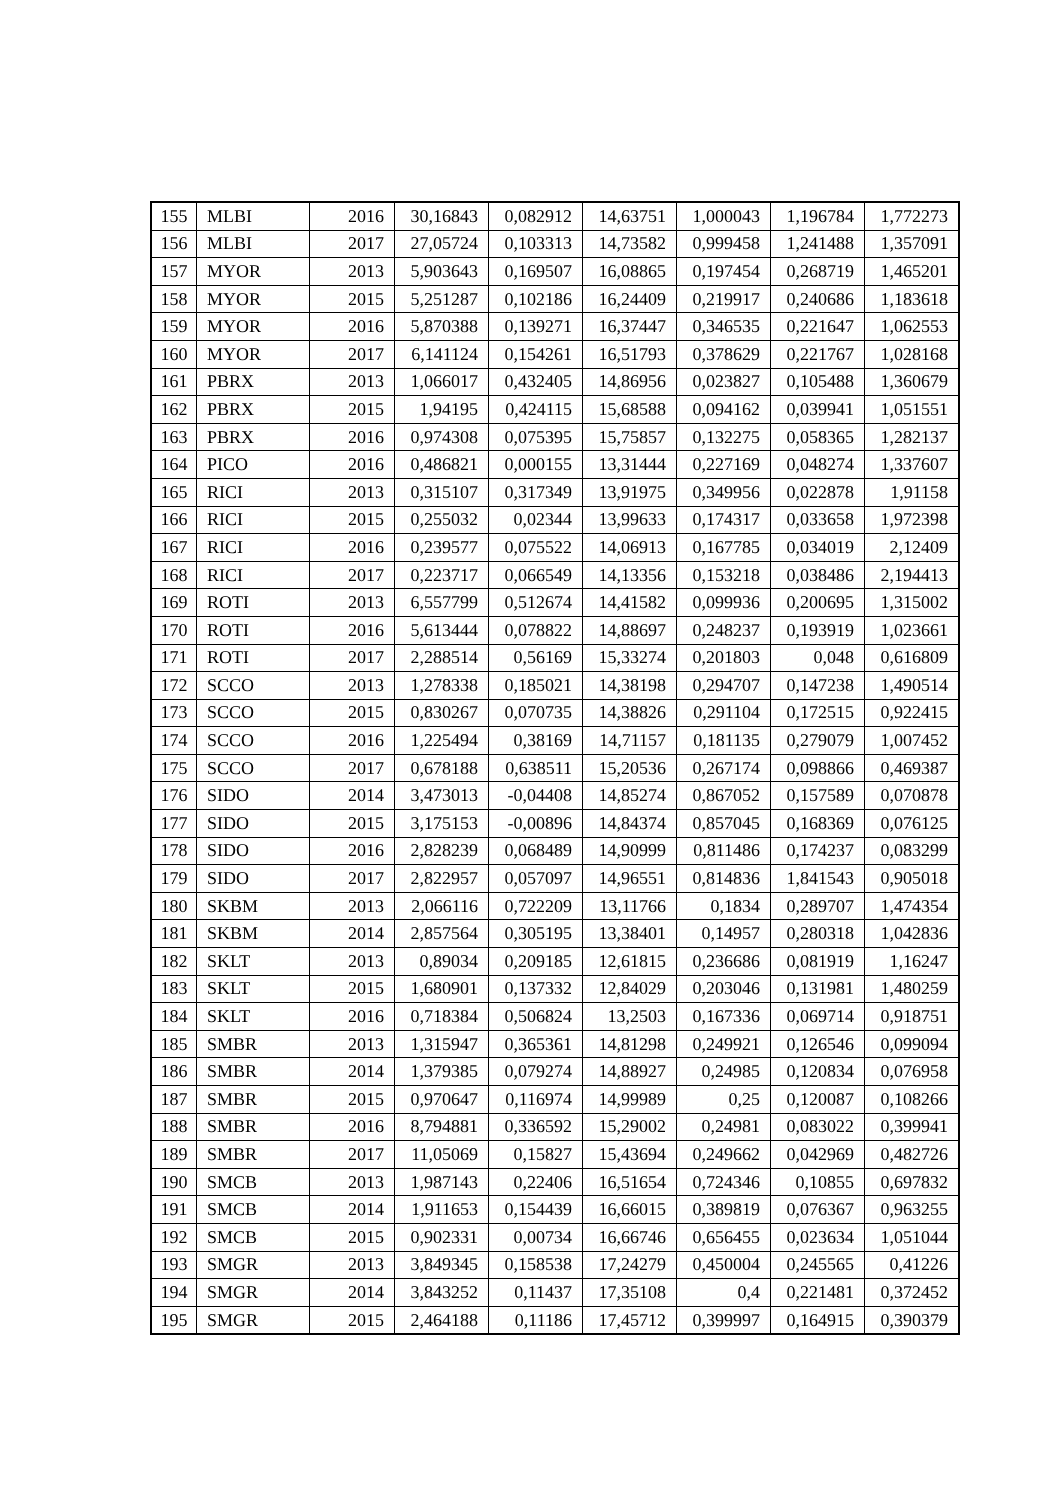| 155 | MLBI | 2016 | 30,16843 | 0,082912 | 14,63751 | 1,000043 | 1,196784 | 1,772273 |
| 156 | MLBI | 2017 | 27,05724 | 0,103313 | 14,73582 | 0,999458 | 1,241488 | 1,357091 |
| 157 | MYOR | 2013 | 5,903643 | 0,169507 | 16,08865 | 0,197454 | 0,268719 | 1,465201 |
| 158 | MYOR | 2015 | 5,251287 | 0,102186 | 16,24409 | 0,219917 | 0,240686 | 1,183618 |
| 159 | MYOR | 2016 | 5,870388 | 0,139271 | 16,37447 | 0,346535 | 0,221647 | 1,062553 |
| 160 | MYOR | 2017 | 6,141124 | 0,154261 | 16,51793 | 0,378629 | 0,221767 | 1,028168 |
| 161 | PBRX | 2013 | 1,066017 | 0,432405 | 14,86956 | 0,023827 | 0,105488 | 1,360679 |
| 162 | PBRX | 2015 | 1,94195 | 0,424115 | 15,68588 | 0,094162 | 0,039941 | 1,051551 |
| 163 | PBRX | 2016 | 0,974308 | 0,075395 | 15,75857 | 0,132275 | 0,058365 | 1,282137 |
| 164 | PICO | 2016 | 0,486821 | 0,000155 | 13,31444 | 0,227169 | 0,048274 | 1,337607 |
| 165 | RICI | 2013 | 0,315107 | 0,317349 | 13,91975 | 0,349956 | 0,022878 | 1,91158 |
| 166 | RICI | 2015 | 0,255032 | 0,02344 | 13,99633 | 0,174317 | 0,033658 | 1,972398 |
| 167 | RICI | 2016 | 0,239577 | 0,075522 | 14,06913 | 0,167785 | 0,034019 | 2,12409 |
| 168 | RICI | 2017 | 0,223717 | 0,066549 | 14,13356 | 0,153218 | 0,038486 | 2,194413 |
| 169 | ROTI | 2013 | 6,557799 | 0,512674 | 14,41582 | 0,099936 | 0,200695 | 1,315002 |
| 170 | ROTI | 2016 | 5,613444 | 0,078822 | 14,88697 | 0,248237 | 0,193919 | 1,023661 |
| 171 | ROTI | 2017 | 2,288514 | 0,56169 | 15,33274 | 0,201803 | 0,048 | 0,616809 |
| 172 | SCCO | 2013 | 1,278338 | 0,185021 | 14,38198 | 0,294707 | 0,147238 | 1,490514 |
| 173 | SCCO | 2015 | 0,830267 | 0,070735 | 14,38826 | 0,291104 | 0,172515 | 0,922415 |
| 174 | SCCO | 2016 | 1,225494 | 0,38169 | 14,71157 | 0,181135 | 0,279079 | 1,007452 |
| 175 | SCCO | 2017 | 0,678188 | 0,638511 | 15,20536 | 0,267174 | 0,098866 | 0,469387 |
| 176 | SIDO | 2014 | 3,473013 | -0,04408 | 14,85274 | 0,867052 | 0,157589 | 0,070878 |
| 177 | SIDO | 2015 | 3,175153 | -0,00896 | 14,84374 | 0,857045 | 0,168369 | 0,076125 |
| 178 | SIDO | 2016 | 2,828239 | 0,068489 | 14,90999 | 0,811486 | 0,174237 | 0,083299 |
| 179 | SIDO | 2017 | 2,822957 | 0,057097 | 14,96551 | 0,814836 | 1,841543 | 0,905018 |
| 180 | SKBM | 2013 | 2,066116 | 0,722209 | 13,11766 | 0,1834 | 0,289707 | 1,474354 |
| 181 | SKBM | 2014 | 2,857564 | 0,305195 | 13,38401 | 0,14957 | 0,280318 | 1,042836 |
| 182 | SKLT | 2013 | 0,89034 | 0,209185 | 12,61815 | 0,236686 | 0,081919 | 1,16247 |
| 183 | SKLT | 2015 | 1,680901 | 0,137332 | 12,84029 | 0,203046 | 0,131981 | 1,480259 |
| 184 | SKLT | 2016 | 0,718384 | 0,506824 | 13,2503 | 0,167336 | 0,069714 | 0,918751 |
| 185 | SMBR | 2013 | 1,315947 | 0,365361 | 14,81298 | 0,249921 | 0,126546 | 0,099094 |
| 186 | SMBR | 2014 | 1,379385 | 0,079274 | 14,88927 | 0,24985 | 0,120834 | 0,076958 |
| 187 | SMBR | 2015 | 0,970647 | 0,116974 | 14,99989 | 0,25 | 0,120087 | 0,108266 |
| 188 | SMBR | 2016 | 8,794881 | 0,336592 | 15,29002 | 0,24981 | 0,083022 | 0,399941 |
| 189 | SMBR | 2017 | 11,05069 | 0,15827 | 15,43694 | 0,249662 | 0,042969 | 0,482726 |
| 190 | SMCB | 2013 | 1,987143 | 0,22406 | 16,51654 | 0,724346 | 0,10855 | 0,697832 |
| 191 | SMCB | 2014 | 1,911653 | 0,154439 | 16,66015 | 0,389819 | 0,076367 | 0,963255 |
| 192 | SMCB | 2015 | 0,902331 | 0,00734 | 16,66746 | 0,656455 | 0,023634 | 1,051044 |
| 193 | SMGR | 2013 | 3,849345 | 0,158538 | 17,24279 | 0,450004 | 0,245565 | 0,41226 |
| 194 | SMGR | 2014 | 3,843252 | 0,11437 | 17,35108 | 0,4 | 0,221481 | 0,372452 |
| 195 | SMGR | 2015 | 2,464188 | 0,11186 | 17,45712 | 0,399997 | 0,164915 | 0,390379 |